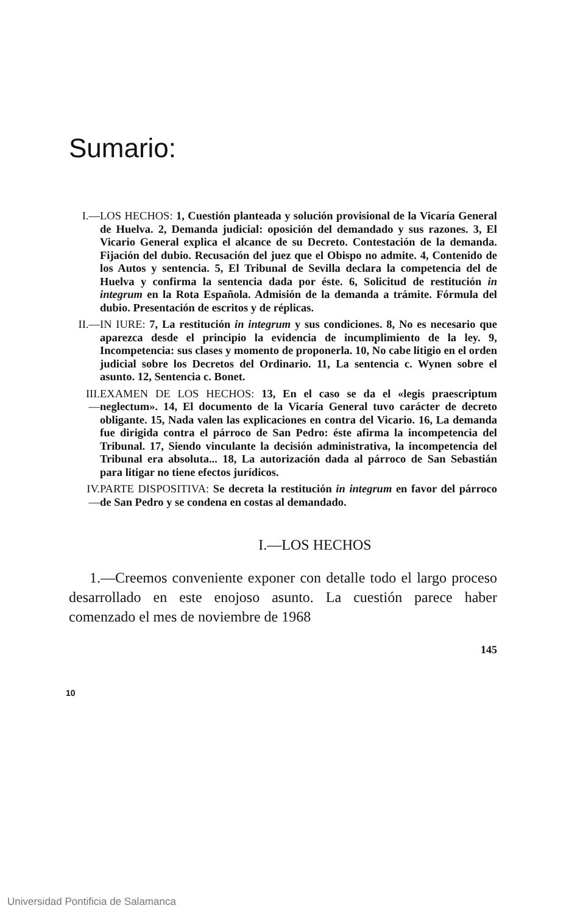Sumario:
I.— LOS HECHOS: 1, Cuestión planteada y solución provisional de la Vicaría General de Huelva. 2, Demanda judicial: oposición del demandado y sus razones. 3, El Vicario General explica el alcance de su Decreto. Contestación de la demanda. Fijación del dubio. Recusación del juez que el Obispo no admite. 4, Contenido de los Autos y sentencia. 5, El Tribunal de Sevilla declara la competencia del de Huelva y confirma la sentencia dada por éste. 6, Solicitud de restitución in integrum en la Rota Española. Admisión de la demanda a trámite. Fórmula del dubio. Presentación de escritos y de réplicas.
II.— IN IURE: 7, La restitución in integrum y sus condiciones. 8, No es necesario que aparezca desde el principio la evidencia de incumplimiento de la ley. 9, Incompetencia: sus clases y momento de proponerla. 10, No cabe litigio en el orden judicial sobre los Decretos del Ordinario. 11, La sentencia c. Wynen sobre el asunto. 12, Sentencia c. Bonet.
III.— EXAMEN DE LOS HECHOS: 13, En el caso se da el «legis praescriptum neglectum». 14, El documento de la Vicaría General tuvo carácter de decreto obligante. 15, Nada valen las explicaciones en contra del Vicario. 16, La demanda fue dirigida contra el párroco de San Pedro: éste afirma la incompetencia del Tribunal. 17, Siendo vinculante la decisión administrativa, la incompetencia del Tribunal era absoluta... 18, La autorización dada al párroco de San Sebastián para litigar no tiene efectos jurídicos.
IV.— PARTE DISPOSITIVA: Se decreta la restitución in integrum en favor del párroco de San Pedro y se condena en costas al demandado.
I.—LOS HECHOS
1.—Creemos conveniente exponer con detalle todo el largo proceso desarrollado en este enojoso asunto. La cuestión parece haber comenzado el mes de noviembre de 1968
145
10
Universidad Pontificia de Salamanca